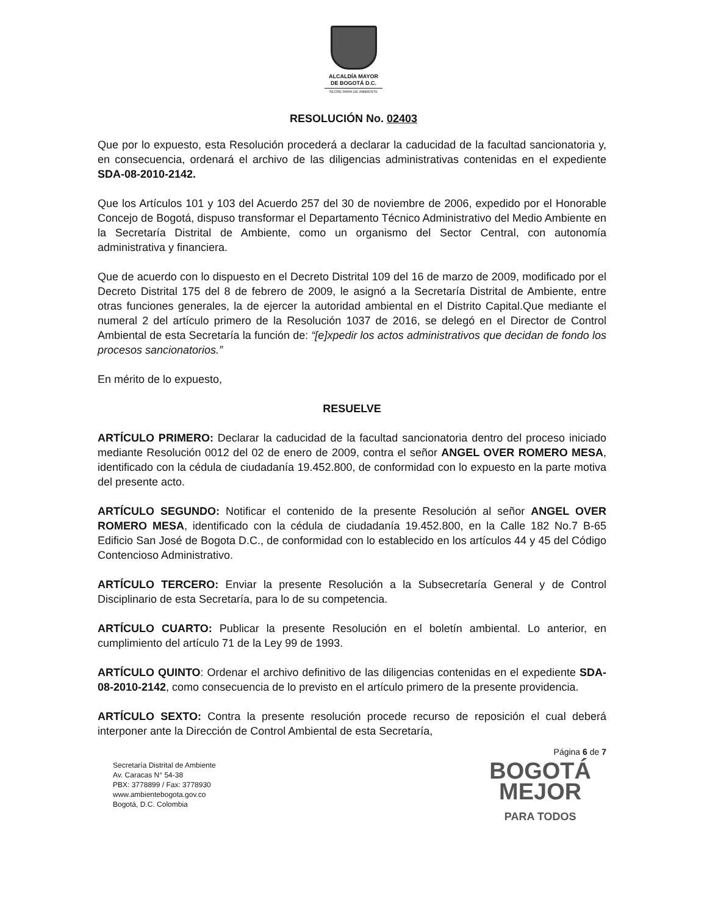ALCALDÍA MAYOR
DE BOGOTÁ D.C.
SECRETARÍA DE AMBIENTE
RESOLUCIÓN No. 02403
Que por lo expuesto, esta Resolución procederá a declarar la caducidad de la facultad sancionatoria y, en consecuencia, ordenará el archivo de las diligencias administrativas contenidas en el expediente SDA-08-2010-2142.
Que los Artículos 101 y 103 del Acuerdo 257 del 30 de noviembre de 2006, expedido por el Honorable Concejo de Bogotá, dispuso transformar el Departamento Técnico Administrativo del Medio Ambiente en la Secretaría Distrital de Ambiente, como un organismo del Sector Central, con autonomía administrativa y financiera.
Que de acuerdo con lo dispuesto en el Decreto Distrital 109 del 16 de marzo de 2009, modificado por el Decreto Distrital 175 del 8 de febrero de 2009, le asignó a la Secretaría Distrital de Ambiente, entre otras funciones generales, la de ejercer la autoridad ambiental en el Distrito Capital.Que mediante el numeral 2 del artículo primero de la Resolución 1037 de 2016, se delegó en el Director de Control Ambiental de esta Secretaría la función de: “[e]xpedir los actos administrativos que decidan de fondo los procesos sancionatorios.”
En mérito de lo expuesto,
RESUELVE
ARTÍCULO PRIMERO: Declarar la caducidad de la facultad sancionatoria dentro del proceso iniciado mediante Resolución 0012 del 02 de enero de 2009, contra el señor ANGEL OVER ROMERO MESA, identificado con la cédula de ciudadanía 19.452.800, de conformidad con lo expuesto en la parte motiva del presente acto.
ARTÍCULO SEGUNDO: Notificar el contenido de la presente Resolución al señor ANGEL OVER ROMERO MESA, identificado con la cédula de ciudadanía 19.452.800, en la Calle 182 No.7 B-65 Edificio San José de Bogota D.C., de conformidad con lo establecido en los artículos 44 y 45 del Código Contencioso Administrativo.
ARTÍCULO TERCERO: Enviar la presente Resolución a la Subsecretaría General y de Control Disciplinario de esta Secretaría, para lo de su competencia.
ARTÍCULO CUARTO: Publicar la presente Resolución en el boletín ambiental. Lo anterior, en cumplimiento del artículo 71 de la Ley 99 de 1993.
ARTÍCULO QUINTO: Ordenar el archivo definitivo de las diligencias contenidas en el expediente SDA-08-2010-2142, como consecuencia de lo previsto en el artículo primero de la presente providencia.
ARTÍCULO SEXTO: Contra la presente resolución procede recurso de reposición el cual deberá interponer ante la Dirección de Control Ambiental de esta Secretaría,
Página 6 de 7
Secretaría Distrital de Ambiente
Av. Caracas N° 54-38
PBX: 3778899 / Fax: 3778930
www.ambientebogota.gov.co
Bogotá, D.C. Colombia
BOGOTÁ
MEJOR
PARA TODOS